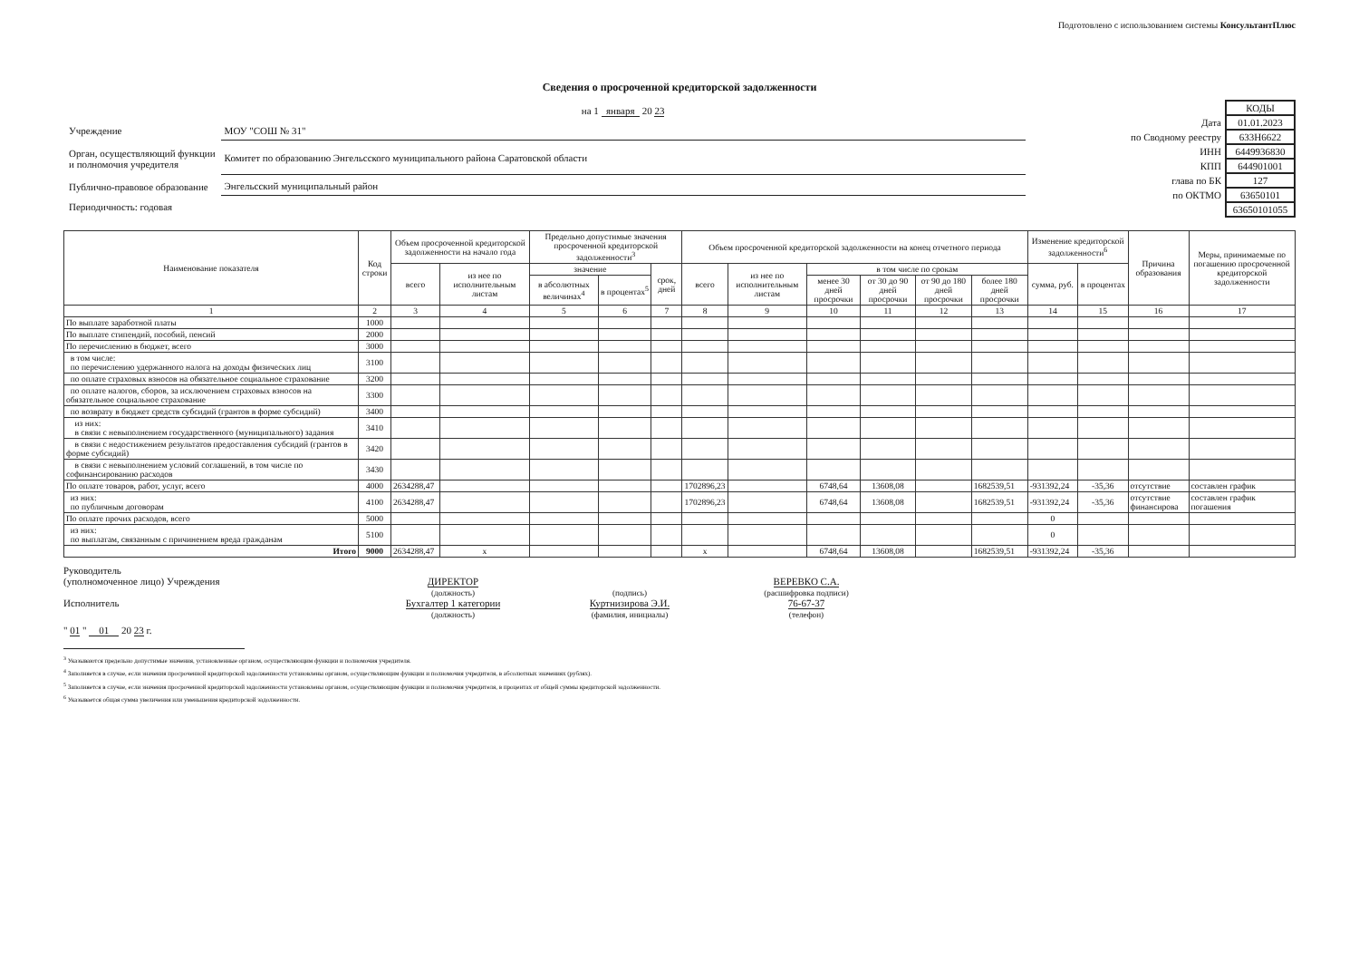Подготовлено с использованием системы КонсультантПлюс
Сведения о просроченной кредиторской задолженности
| | на 1 января 20 23 |
| Учреждение | МОУ "СОШ № 31" |
| Орган, осуществляющий функции и полномочия учредителя | Комитет по образованию Энгельсского муниципального района Саратовской области |
| Публично-правовое образование | Энгельсский муниципальный район |
| Периодичность: годовая | |
| | КОДЫ |
| Дата | 01.01.2023 |
| по Сводному реестру | 633Н6622 |
| ИНН | 6449936830 |
| КПП | 644901001 |
| глава по БК | 127 |
| по ОКТМО | 63650101 |
| | 63650101055 |
| Наименование показателя | Код строки | Объем просроченной кредиторской задолженности на начало года | | Предельно допустимые значения просроченной кредиторской задолженности<sup>3</sup> | | | Объем просроченной кредиторской задолженности на конец отчетного периода | | | | | | Изменение кредиторской задолженности<sup>6</sup> | | Причина образования | Меры, принимаемые по погашению просроченной кредиторской задолженности |
| --- | --- | --- | --- | --- | --- | --- | --- | --- | --- | --- | --- | --- | --- | --- | --- | --- |
| | | всего | из нее по исполнительным листам | значение | | срок, дней | всего | из нее по исполнительным листам | в том числе по срокам | | | | сумма, руб. | в процентах | | |
| | | | | в абсолютных величинах<sup>4</sup> | в процентах<sup>5</sup> | | | | менее 30 дней просрочки | от 30 до 90 дней просрочки | от 90 до 180 дней просрочки | более 180 дней просрочки | | | | |
| 1 | 2 | 3 | 4 | 5 | 6 | 7 | 8 | 9 | 10 | 11 | 12 | 13 | 14 | 15 | 16 | 17 |
| По выплате заработной платы | 1000 | | | | | | | | | | | | | | | |
| По выплате стипендий, пособий, пенсий | 2000 | | | | | | | | | | | | | | | |
| По перечислению в бюджет, всего | 3000 | | | | | | | | | | | | | | | |
| в том числе: по перечислению удержанного налога на доходы физических лиц | 3100 | | | | | | | | | | | | | | | |
| по оплате страховых взносов на обязательное социальное страхование | 3200 | | | | | | | | | | | | | | | |
| по оплате налогов, сборов, за исключением страховых взносов на обязательное социальное страхование | 3300 | | | | | | | | | | | | | | | |
| по возврату в бюджет средств субсидий (грантов в форме субсидий) | 3400 | | | | | | | | | | | | | | | |
| из них: в связи с невыполнением государственного (муниципального) задания | 3410 | | | | | | | | | | | | | | | |
| в связи с недостижением результатов предоставления субсидий (грантов в форме субсидий) | 3420 | | | | | | | | | | | | | | | |
| в связи с невыполнением условий соглашений, в том числе по софинансированию расходов | 3430 | | | | | | | | | | | | | | | |
| По оплате товаров, работ, услуг, всего | 4000 | 2634288,47 | | | | | 1702896,23 | | 6748,64 | 13608,08 | | 1682539,51 | -931392,24 | -35,36 | отсутствие | составлен график |
| из них: по публичным договорам | 4100 | 2634288,47 | | | | | 1702896,23 | | 6748,64 | 13608,08 | | 1682539,51 | -931392,24 | -35,36 | отсутствие финансирова | составлен график погашения |
| По оплате прочих расходов, всего | 5000 | | | | | | | | | | | | 0 | | | |
| из них: по выплатам, связанным с причинением вреда гражданам | 5100 | | | | | | | | | | | | 0 | | | |
| Итого | 9000 | 2634288,47 | x | | | | x | | 6748,64 | 13608,08 | | 1682539,51 | -931392,24 | -35,36 | | |
Руководитель
(уполномоченное лицо) Учреждения
Исполнитель
ДИРЕКТОР
(должность)
Бухгалтер 1 категории
(должность)
(подпись)
Куртнизирова Э.И.
(фамилия, инициалы)
ВЕРЕВКО С.А.
(расшифровка подписи)
76-67-37
(телефон)
" 01 " 01 20 23 г.
<sup>3</sup> Указываются предельно допустимые значения, установленные органом, осуществляющим функции и полномочия учредителя.
<sup>4</sup> Заполняется в случае, если значения просроченной кредиторской задолженности установлены органом, осуществляющим функции и полномочия учредителя, в абсолютных значениях (рублях).
<sup>5</sup> Заполняется в случае, если значения просроченной кредиторской задолженности установлены органом, осуществляющим функции и полномочия учредителя, в процентах от общей суммы кредиторской задолженности.
<sup>6</sup> Указывается общая сумма увеличения или уменьшения кредиторской задолженности.